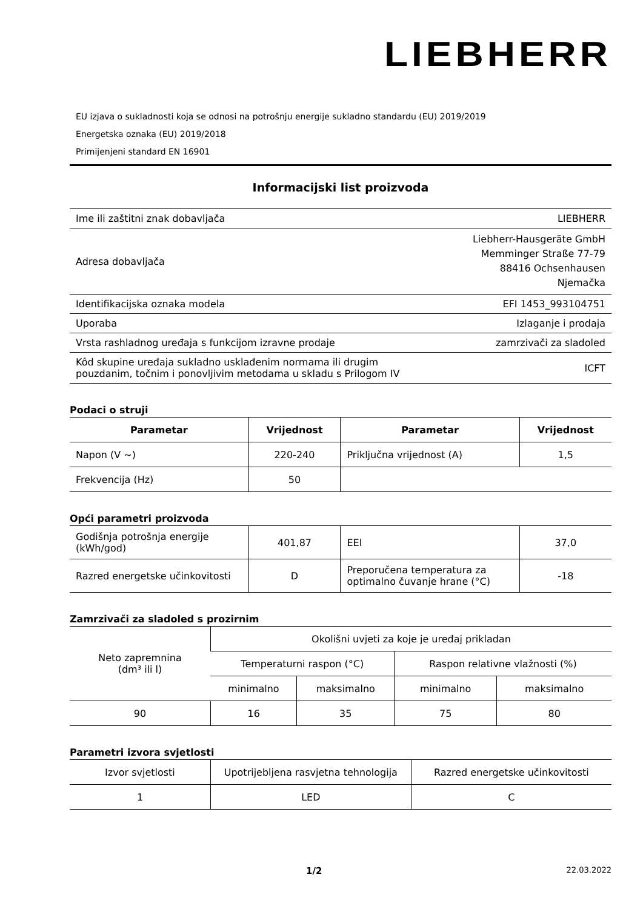LIEBHERR
EU izjava o sukladnosti koja se odnosi na potrošnju energije sukladno standardu (EU) 2019/2019
Energetska oznaka (EU) 2019/2018
Primijenjeni standard EN 16901
Informacijski list proizvoda
| Ime ili zaštitni znak dobavljača | LIEBHERR |
| Adresa dobavljača | Liebherr-Hausgeräte GmbH Memminger Straße 77-79 88416 Ochsenhausen Njemačka |
| Identifikacijska oznaka modela | EFI 1453_993104751 |
| Uporaba | Izlaganje i prodaja |
| Vrsta rashladnog uređaja s funkcijom izravne prodaje | zamrzivači za sladoled |
| Kôd skupine uređaja sukladno usklađenim normama ili drugim pouzdanim, točnim i ponovljivim metodama u skladu s Prilogom IV | ICFT |
Podaci o struji
| Parametar | Vrijednost | Parametar | Vrijednost |
| --- | --- | --- | --- |
| Napon (V ~) | 220-240 | Priključna vrijednost (A) | 1,5 |
| Frekvencija (Hz) | 50 | | |
Opći parametri proizvoda
| Godišnja potrošnja energije (kWh/god) | 401,87 | EEI | 37,0 |
| Razred energetske učinkovitosti | D | Preporučena temperatura za optimalno čuvanje hrane (°C) | -18 |
Zamrzivači za sladoled s prozirnim
| Neto zapremnina (dm³ ili l) | Okolišni uvjeti za koje je uređaj prikladan | | | |
| --- | --- | --- | --- | --- |
| | Temperaturni raspon (°C) | | Raspon relativne vlažnosti (%) | |
| | minimalno | maksimalno | minimalno | maksimalno |
| 90 | 16 | 35 | 75 | 80 |
Parametri izvora svjetlosti
| Izvor svjetlosti | Upotrijebljena rasvjetna tehnologija | Razred energetske učinkovitosti |
| --- | --- | --- |
| 1 | LED | C |
1/2 22.03.2022